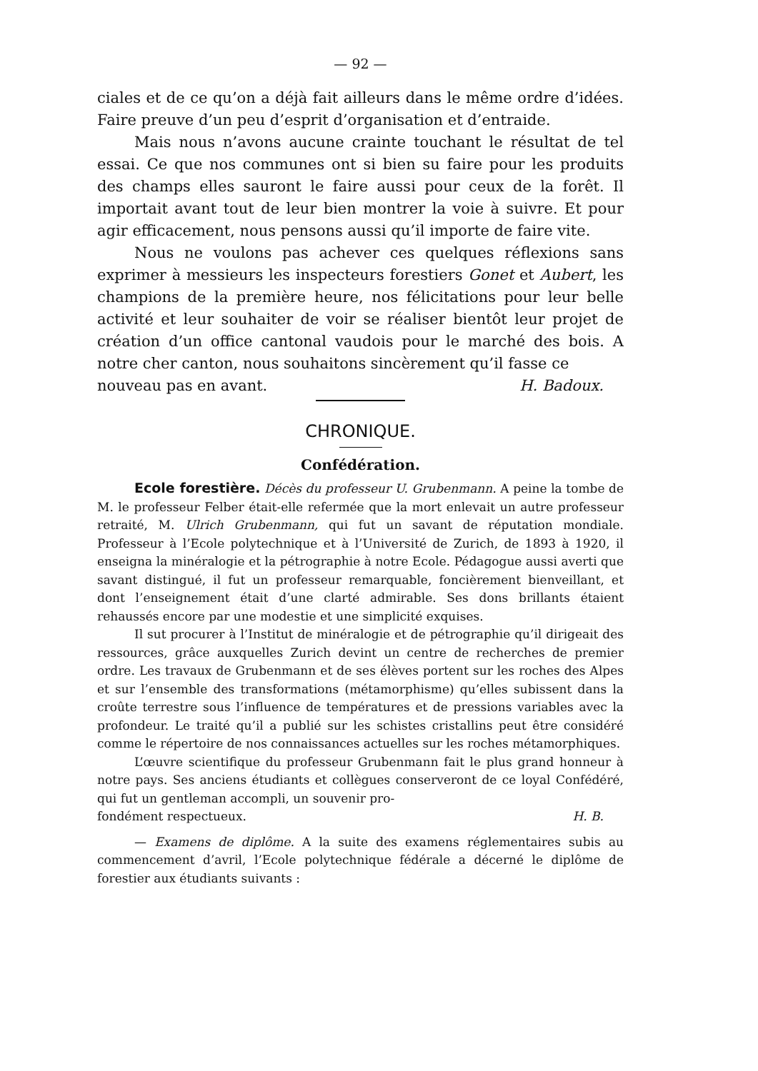— 92 —
ciales et de ce qu’on a déjà fait ailleurs dans le même ordre d’idées. Faire preuve d’un peu d’esprit d’organisation et d’entraide.
Mais nous n’avons aucune crainte touchant le résultat de tel essai. Ce que nos communes ont si bien su faire pour les produits des champs elles sauront le faire aussi pour ceux de la forêt. Il importait avant tout de leur bien montrer la voie à suivre. Et pour agir efficacement, nous pensons aussi qu’il importe de faire vite.
Nous ne voulons pas achever ces quelques réflexions sans exprimer à messieurs les inspecteurs forestiers Gonet et Aubert, les champions de la première heure, nos félicitations pour leur belle activité et leur souhaiter de voir se réaliser bientôt leur projet de création d’un office cantonal vaudois pour le marché des bois. A notre cher canton, nous souhaitons sincèrement qu’il fasse ce
nouveau pas en avant. H. Badoux.
CHRONIQUE.
Confédération.
Ecole forestière. Décès du professeur U. Grubenmann. A peine la tombe de M. le professeur Felber était-elle refermée que la mort enlevait un autre professeur retraité, M. Ulrich Grubenmann, qui fut un savant de réputation mondiale. Professeur à l’Ecole polytechnique et à l’Université de Zurich, de 1893 à 1920, il enseigna la minéralogie et la pétrographie à notre Ecole. Pédagogue aussi averti que savant distingué, il fut un professeur remarquable, foncièrement bienveillant, et dont l’enseignement était d’une clarté admirable. Ses dons brillants étaient rehaussés encore par une modestie et une simplicité exquises.
Il sut procurer à l’Institut de minéralogie et de pétrographie qu’il dirigeait des ressources, grâce auxquelles Zurich devint un centre de recherches de premier ordre. Les travaux de Grubenmann et de ses élèves portent sur les roches des Alpes et sur l’ensemble des transformations (métamorphisme) qu’elles subissent dans la croûte terrestre sous l’influence de températures et de pressions variables avec la profondeur. Le traité qu’il a publié sur les schistes cristallins peut être considéré comme le répertoire de nos connaissances actuelles sur les roches métamorphiques.
L’œuvre scientifique du professeur Grubenmann fait le plus grand honneur à notre pays. Ses anciens étudiants et collègues conserveront de ce loyal Confédéré, qui fut un gentleman accompli, un souvenir pro-
fondément respectueux. H. B.
— Examens de diplôme. A la suite des examens réglementaires subis au commencement d’avril, l’Ecole polytechnique fédérale a décerné le diplôme de forestier aux étudiants suivants :